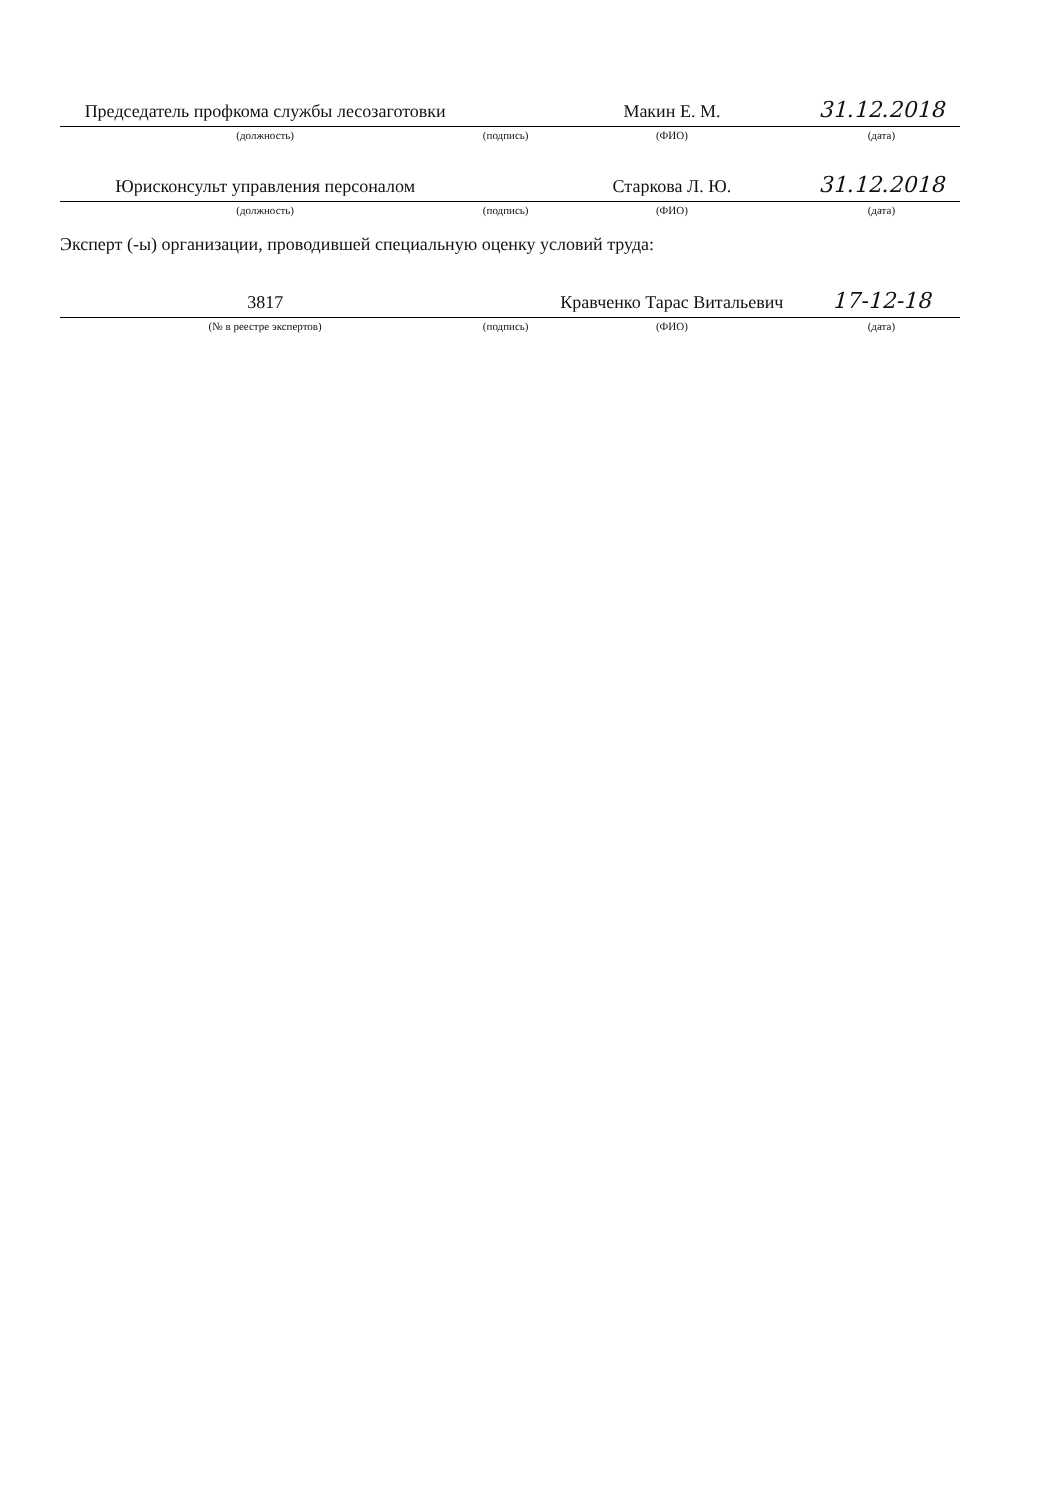| Председатель профкома службы лесозаготовки | | Макин Е. М. | 31.12.2018 |
| (должность) | (подпись) | (ФИО) | (дата) |
| Юрисконсульт управления персоналом | | Старкова Л. Ю. | 31.12.2018 |
| (должность) | (подпись) | (ФИО) | (дата) |
| Эксперт (-ы) организации, проводившей специальную оценку условий труда: | | | |
| 3817 | | Кравченко Тарас Витальевич | 17-12-18 |
| (№ в реестре экспертов) | (подпись) | (ФИО) | (дата) |